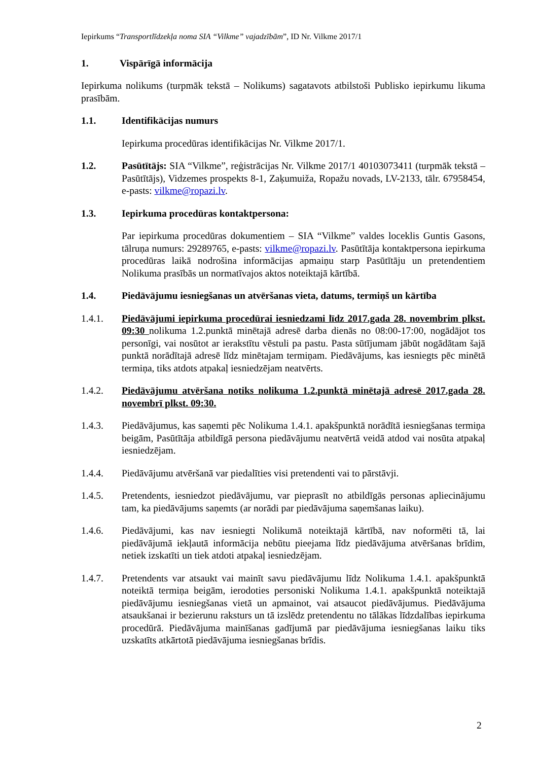Iepirkums “Transportlīdzekļa noma SIA “Vilkme” vajadzībām”, ID Nr. Vilkme 2017/1
1. Vispārīgā informācija
Iepirkuma nolikums (turpmāk tekstā – Nolikums) sagatavots atbilstoši Publisko iepirkumu likuma prasībām.
1.1. Identifikācijas numurs
Iepirkuma procedūras identifikācijas Nr. Vilkme 2017/1.
1.2. Pasūtītājs: SIA “Vilkme”, reģistrācijas Nr. Vilkme 2017/1 40103073411 (turpmāk tekstā – Pasūtītājs), Vidzemes prospekts 8-1, Zaķumuiža, Ropažu novads, LV-2133, tālr. 67958454, e-pasts: vilkme@ropazi.lv.
1.3. Iepirkuma procedūras kontaktpersona:
Par iepirkuma procedūras dokumentiem – SIA “Vilkme” valdes loceklis Guntis Gasons, tālruņa numurs: 29289765, e-pasts: vilkme@ropazi.lv. Pasūtītāja kontaktpersona iepirkuma procedūras laikā nodrošina informācijas apmaiņu starp Pasūtītāju un pretendentiem Nolikuma prasībās un normatīvajos aktos noteiktajā kārtībā.
1.4. Piedāvājumu iesniegšanas un atvēršanas vieta, datums, termiņš un kārtība
1.4.1. Piedāvājumi iepirkuma procedūrai iesniedzami līdz 2017.gada 28. novembrim plkst. 09:30 nolikuma 1.2.punktā minētajā adresē darba dienās no 08:00-17:00, nogādājot tos personīgi, vai nosūtot ar ierakstītu vēstuli pa pastu. Pasta sūtījumam jābūt nogādātam šajā punktā norādītajā adresē līdz minētajam termiņam. Piedāvājums, kas iesniegts pēc minētā termiņa, tiks atdots atpakaļ iesniedzējam neatvērts.
1.4.2. Piedāvājumu atvēršana notiks nolikuma 1.2.punktā minētajā adresē 2017.gada 28. novembrī plkst. 09:30.
1.4.3. Piedāvājumus, kas saņemti pēc Nolikuma 1.4.1. apakšpunktā norādītā iesniegšanas termiņa beigām, Pasūtītāja atbildīgā persona piedāvājumu neatvērtā veidā atdod vai nosūta atpakaļ iesniedzējam.
1.4.4. Piedāvājumu atvēršanā var piedalīties visi pretendenti vai to pārstāvji.
1.4.5. Pretendents, iesniedzot piedāvājumu, var pieprasīt no atbildīgās personas apliecinājumu tam, ka piedāvājums saņemts (ar norādi par piedāvājuma saņemšanas laiku).
1.4.6. Piedāvājumi, kas nav iesniegti Nolikumā noteiktajā kārtībā, nav noformēti tā, lai piedāvājumā iekļautā informācija nebūtu pieejama līdz piedāvājuma atvēršanas brīdim, netiek izskatīti un tiek atdoti atpakaļ iesniedzējam.
1.4.7. Pretendents var atsaukt vai mainīt savu piedāvājumu līdz Nolikuma 1.4.1. apakšpunktā noteiktā termiņa beigām, ierodoties personiski Nolikuma 1.4.1. apakšpunktā noteiktajā piedāvājumu iesniegšanas vietā un apmainot, vai atsaucot piedāvājumus. Piedāvājuma atsaukšanai ir bezierunu raksturs un tā izslēdz pretendentu no tālākas līdzdalības iepirkuma procedūrā. Piedāvājuma mainīšanas gadījumā par piedāvājuma iesniegšanas laiku tiks uzskatīts atkārtotā piedāvājuma iesniegšanas brīdis.
2